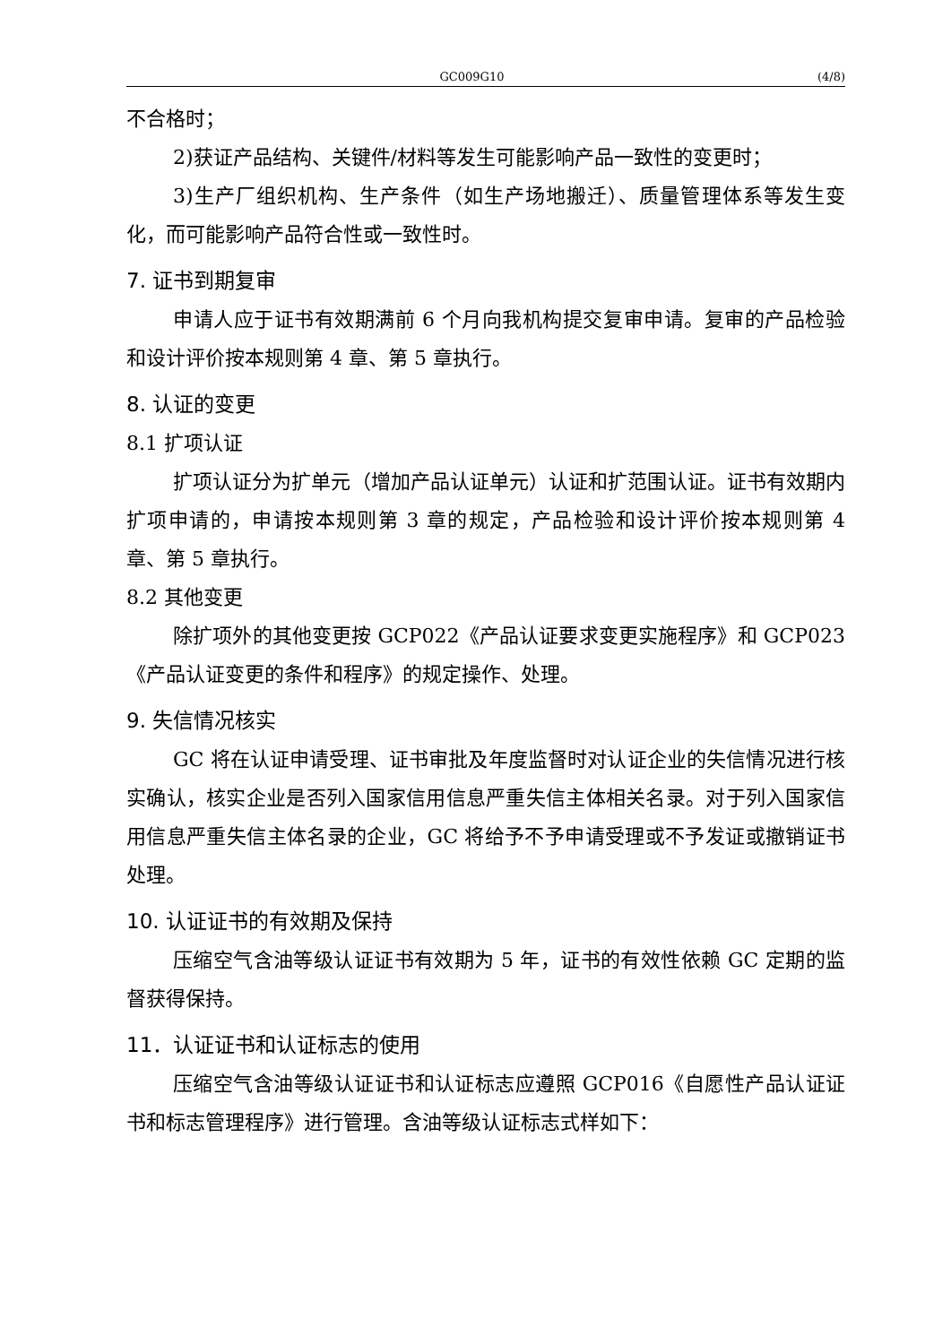GC009G10 (4/8)
不合格时；
2)获证产品结构、关键件/材料等发生可能影响产品一致性的变更时；
3)生产厂组织机构、生产条件（如生产场地搬迁）、质量管理体系等发生变化，而可能影响产品符合性或一致性时。
7. 证书到期复审
申请人应于证书有效期满前 6 个月向我机构提交复审申请。复审的产品检验和设计评价按本规则第 4 章、第 5 章执行。
8. 认证的变更
8.1 扩项认证
扩项认证分为扩单元（增加产品认证单元）认证和扩范围认证。证书有效期内扩项申请的，申请按本规则第 3 章的规定，产品检验和设计评价按本规则第 4 章、第 5 章执行。
8.2 其他变更
除扩项外的其他变更按 GCP022《产品认证要求变更实施程序》和 GCP023《产品认证变更的条件和程序》的规定操作、处理。
9. 失信情况核实
GC 将在认证申请受理、证书审批及年度监督时对认证企业的失信情况进行核实确认，核实企业是否列入国家信用信息严重失信主体相关名录。对于列入国家信用信息严重失信主体名录的企业，GC 将给予不予申请受理或不予发证或撤销证书处理。
10. 认证证书的有效期及保持
压缩空气含油等级认证证书有效期为 5 年，证书的有效性依赖 GC 定期的监督获得保持。
11．认证证书和认证标志的使用
压缩空气含油等级认证证书和认证标志应遵照 GCP016《自愿性产品认证证书和标志管理程序》进行管理。含油等级认证标志式样如下：